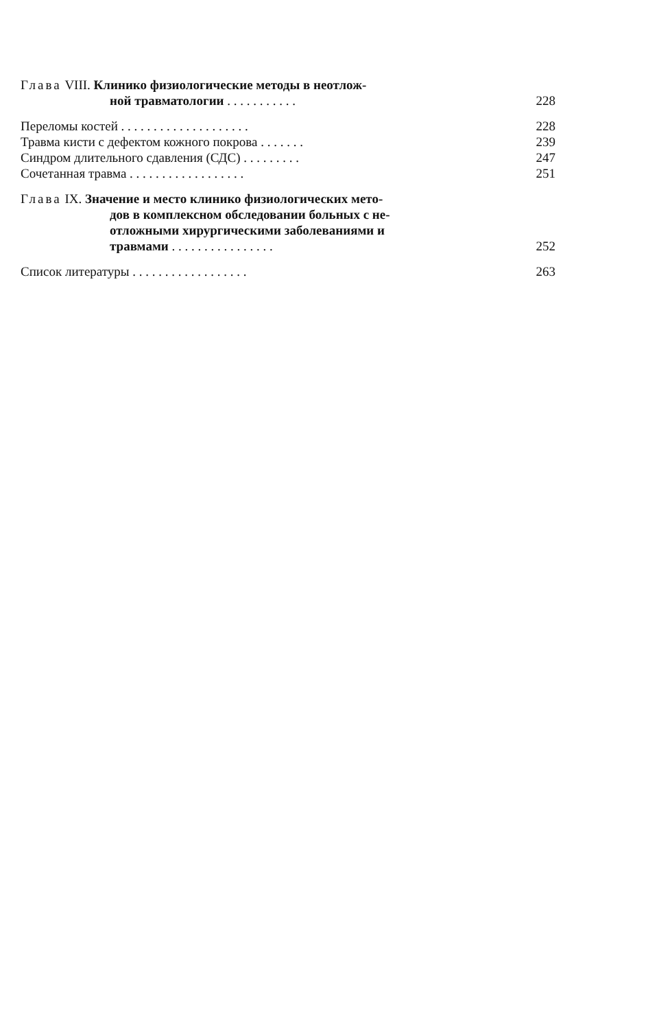Глава VIII. Клинико физиологические методы в неотлож-
ной травматологии . . . . . . . . . . .
228
Переломы костей . . . . . . . . . . . . . . . . . . . .
228
Травма кисти с дефектом кожного покрова . . . . . . .
239
Синдром длительного сдавления (СДС) . . . . . . . . .
247
Сочетанная травма . . . . . . . . . . . . . . . . . .
251
Глава IX. Значение и место клинико физиологических мето-
дов в комплексном обследовании больных с не-
отложными хирургическими заболеваниями и
травмами . . . . . . . . . . . . . . . .
252
Список литературы . . . . . . . . . . . . . . . . . .
263